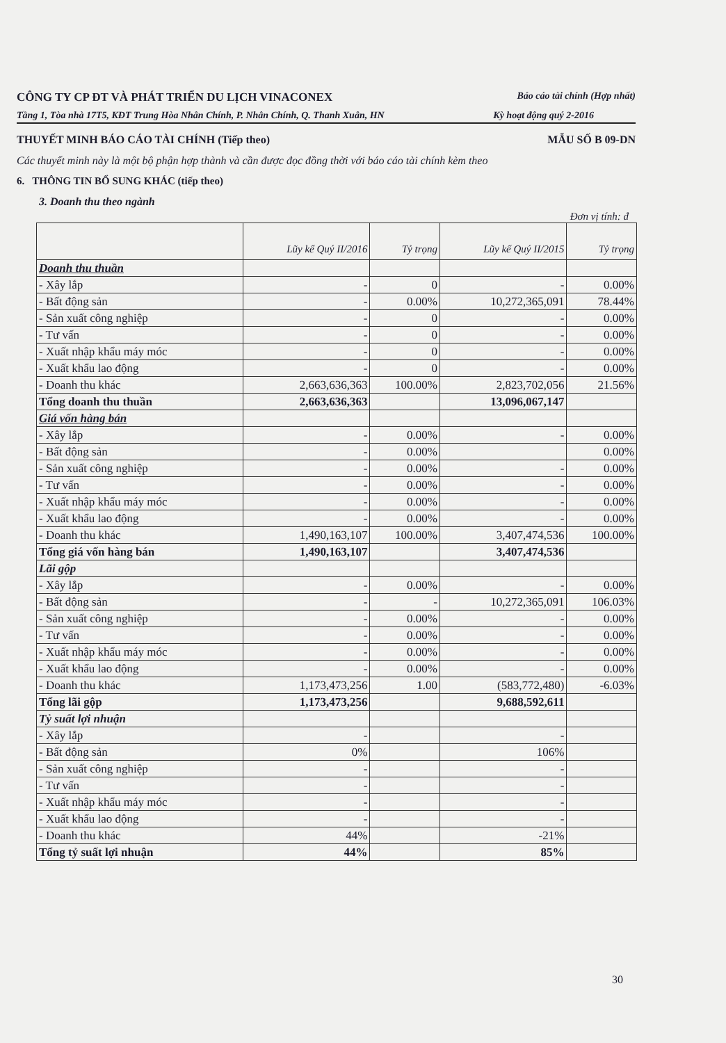CÔNG TY CP ĐT VÀ PHÁT TRIỂN DU LỊCH VINACONEX
Báo cáo tài chính (Hợp nhất)
Tầng 1, Tòa nhà 17T5, KĐT Trung Hòa Nhân Chính, P. Nhân Chính, Q. Thanh Xuân, HN Kỳ hoạt động quý 2-2016
THUYẾT MINH BÁO CÁO TÀI CHÍNH (Tiếp theo) MẪU SỐ B 09-DN
Các thuyết minh này là một bộ phận hợp thành và cần được đọc đồng thời với báo cáo tài chính kèm theo
6. THÔNG TIN BỔ SUNG KHÁC (tiếp theo)
3. Doanh thu theo ngành
Đơn vị tính: đ
| | Lũy kế Quý II/2016 | Tỷ trọng | Lũy kế Quý II/2015 | Tỷ trọng |
| --- | --- | --- | --- | --- |
| Doanh thu thuần | | | | |
| - Xây lắp | - | 0 | - | 0.00% |
| - Bất động sản | - | 0.00% | 10,272,365,091 | 78.44% |
| - Sản xuất công nghiệp | - | 0 | - | 0.00% |
| - Tư vấn | - | 0 | - | 0.00% |
| - Xuất nhập khẩu máy móc | - | 0 | - | 0.00% |
| - Xuất khẩu lao động | - | 0 | - | 0.00% |
| - Doanh thu khác | 2,663,636,363 | 100.00% | 2,823,702,056 | 21.56% |
| Tổng doanh thu thuần | 2,663,636,363 | | 13,096,067,147 | |
| Giá vốn hàng bán | | | | |
| - Xây lắp | - | 0.00% | - | 0.00% |
| - Bất động sản | - | 0.00% | | 0.00% |
| - Sản xuất công nghiệp | - | 0.00% | - | 0.00% |
| - Tư vấn | - | 0.00% | - | 0.00% |
| - Xuất nhập khẩu máy móc | - | 0.00% | - | 0.00% |
| - Xuất khẩu lao động | - | 0.00% | - | 0.00% |
| - Doanh thu khác | 1,490,163,107 | 100.00% | 3,407,474,536 | 100.00% |
| Tổng giá vốn hàng bán | 1,490,163,107 | | 3,407,474,536 | |
| Lãi gộp | | | | |
| - Xây lắp | - | 0.00% | - | 0.00% |
| - Bất động sản | - | - | 10,272,365,091 | 106.03% |
| - Sản xuất công nghiệp | - | 0.00% | - | 0.00% |
| - Tư vấn | - | 0.00% | - | 0.00% |
| - Xuất nhập khẩu máy móc | - | 0.00% | - | 0.00% |
| - Xuất khẩu lao động | - | 0.00% | - | 0.00% |
| - Doanh thu khác | 1,173,473,256 | 1.00 | (583,772,480) | -6.03% |
| Tổng lãi gộp | 1,173,473,256 | | 9,688,592,611 | |
| Tỷ suất lợi nhuận | | | | |
| - Xây lắp | - | | - | |
| - Bất động sản | 0% | | 106% | |
| - Sản xuất công nghiệp | - | | - | |
| - Tư vấn | - | | - | |
| - Xuất nhập khẩu máy móc | - | | - | |
| - Xuất khẩu lao động | - | | - | |
| - Doanh thu khác | 44% | | -21% | |
| Tổng tỷ suất lợi nhuận | 44% | | 85% | |
30